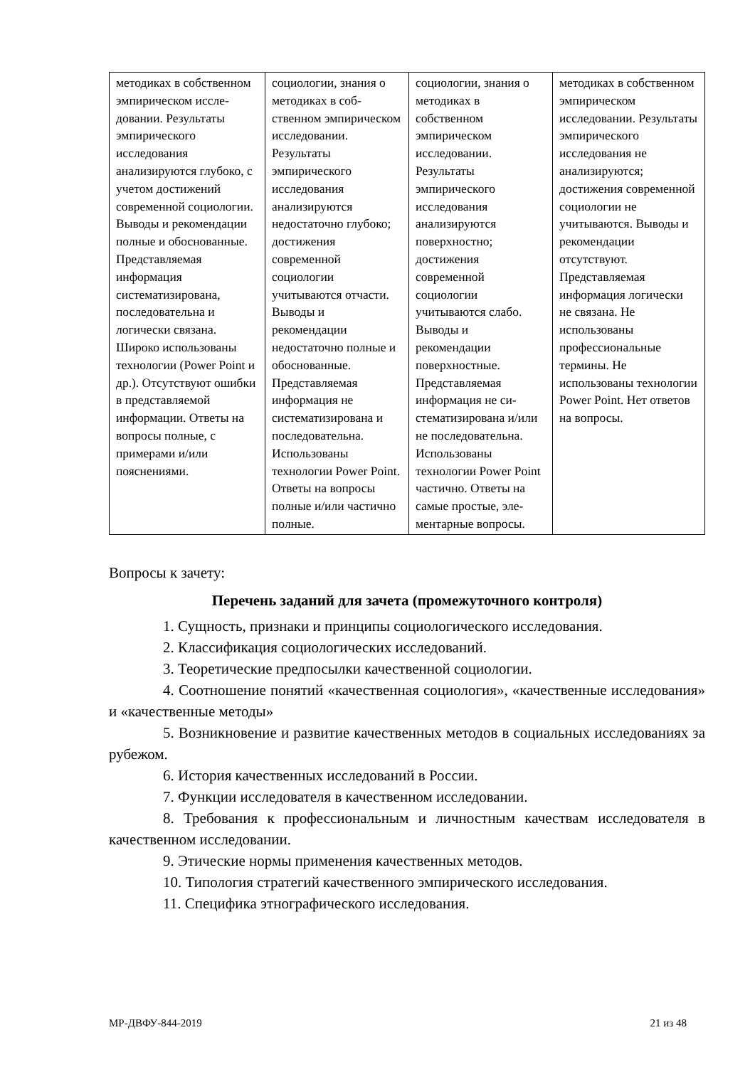| методиках в собственном эмпирическом иссле­довании. Результаты эмпирического исследования анализируются глубоко, с учетом достижений современной социологии. Выводы и рекомендации полные и обоснованные. Представляемая информация систематизирована, последовательна и логически связана. Широко использованы технологии (Power Point и др.). Отсутствуют ошибки в представляемой информации. Ответы на вопросы полные, с примерами и/или пояснениями. | социологии, знания о методиках в соб­ственном эмпирическом ис­следовании. Результаты эмпирического исследования анализируются недостаточно глубоко; достижения современной социологии учитываются отчасти. Выводы и рекомендации недостаточно полные и обоснованные. Представляемая информация не систематизирована и последовательна. Использованы технологии Power Point. Ответы на вопросы полные и/или частично полные. | социологии, знания о методиках в собственном эмпирическом исследовании. Результаты эмпирического исследования анализируются поверхностно; достижения современной социологии учитываются слабо. Выводы и рекомендации поверхностные. Представляемая информация не си­стематизирована и/или не последо­вательна. Использованы технологии Power Point частично. Ответы на самые простые, эле­ментарные вопросы. | методиках в соб­ственном эмпириче­ском исследовании. Результаты эмпирического исследования не анализируются; достижения современной социологии не учитываются. Выводы и рекомендации отсутствуют. Представляемая информация логически не связана. Не использованы профессиональные термины. Не использованы технологии Power Point. Нет ответов на вопросы. |
Вопросы к зачету:
Перечень заданий для зачета (промежуточного контроля)
1. Сущность, признаки и принципы социологического исследования.
2. Классификация социологических исследований.
3. Теоретические предпосылки качественной социологии.
4. Соотношение понятий «качественная социология», «качественные исследования» и «качественные методы»
5. Возникновение и развитие качественных методов в социальных исследованиях за рубежом.
6. История качественных исследований в России.
7. Функции исследователя в качественном исследовании.
8. Требования к профессиональным и личностным качествам исследователя в качественном исследовании.
9. Этические нормы применения качественных методов.
10. Типология стратегий качественного эмпирического исследования.
11. Специфика этнографического исследования.
МР-ДВФУ-844-2019 21 из 48